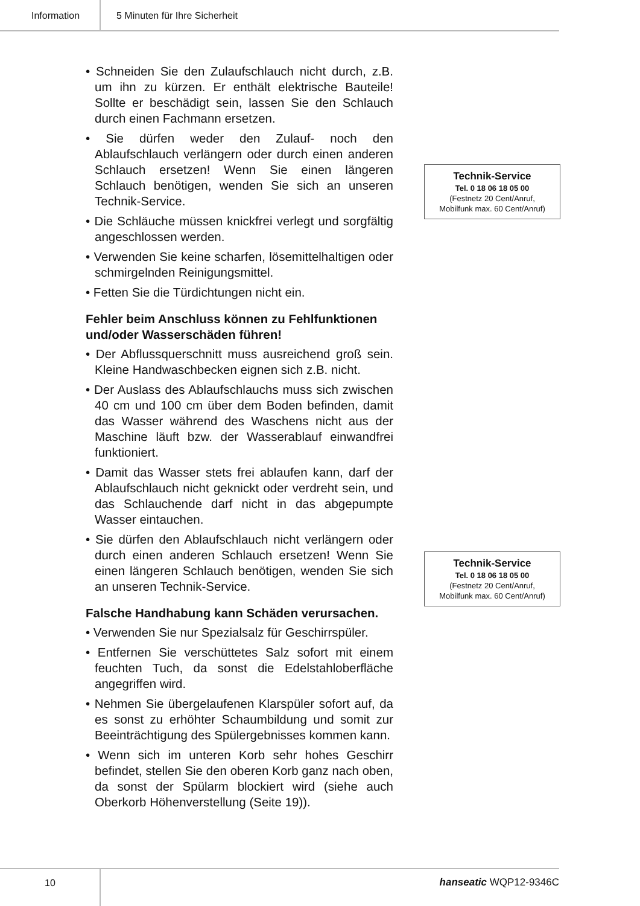Information 5 Minuten für Ihre Sicherheit
• Schneiden Sie den Zulaufschlauch nicht durch, z.B. um ihn zu kürzen. Er enthält elektrische Bauteile! Sollte er beschädigt sein, lassen Sie den Schlauch durch einen Fachmann ersetzen.
• Sie dürfen weder den Zulauf- noch den Ablaufschlauch verlängern oder durch einen anderen Schlauch ersetzen! Wenn Sie einen längeren Schlauch benötigen, wenden Sie sich an unseren Technik-Service.
• Die Schläuche müssen knickfrei verlegt und sorgfältig angeschlossen werden.
• Verwenden Sie keine scharfen, lösemittelhaltigen oder schmirgelnden Reinigungsmittel.
• Fetten Sie die Türdichtungen nicht ein.
Fehler beim Anschluss können zu Fehlfunktionen und/oder Wasserschäden führen!
• Der Abflussquerschnitt muss ausreichend groß sein. Kleine Handwaschbecken eignen sich z.B. nicht.
• Der Auslass des Ablaufschlauchs muss sich zwischen 40 cm und 100 cm über dem Boden befinden, damit das Wasser während des Waschens nicht aus der Maschine läuft bzw. der Wasserablauf einwandfrei funktioniert.
• Damit das Wasser stets frei ablaufen kann, darf der Ablaufschlauch nicht geknickt oder verdreht sein, und das Schlauchende darf nicht in das abgepumpte Wasser eintauchen.
• Sie dürfen den Ablaufschlauch nicht verlängern oder durch einen anderen Schlauch ersetzen! Wenn Sie einen längeren Schlauch benötigen, wenden Sie sich an unseren Technik-Service.
Falsche Handhabung kann Schäden verursachen.
• Verwenden Sie nur Spezialsalz für Geschirrspüler.
• Entfernen Sie verschüttetes Salz sofort mit einem feuchten Tuch, da sonst die Edelstahloberfläche angegriffen wird.
• Nehmen Sie übergelaufenen Klarspüler sofort auf, da es sonst zu erhöhter Schaumbildung und somit zur Beeinträchtigung des Spülergebnisses kommen kann.
• Wenn sich im unteren Korb sehr hohes Geschirr befindet, stellen Sie den oberen Korb ganz nach oben, da sonst der Spülarm blockiert wird (siehe auch Oberkorb Höhenverstellung (Seite 19)).
Technik-Service
Tel. 0 18 06 18 05 00
(Festnetz 20 Cent/Anruf,
Mobilfunk max. 60 Cent/Anruf)
Technik-Service
Tel. 0 18 06 18 05 00
(Festnetz 20 Cent/Anruf,
Mobilfunk max. 60 Cent/Anruf)
10 hanseatic WQP12-9346C